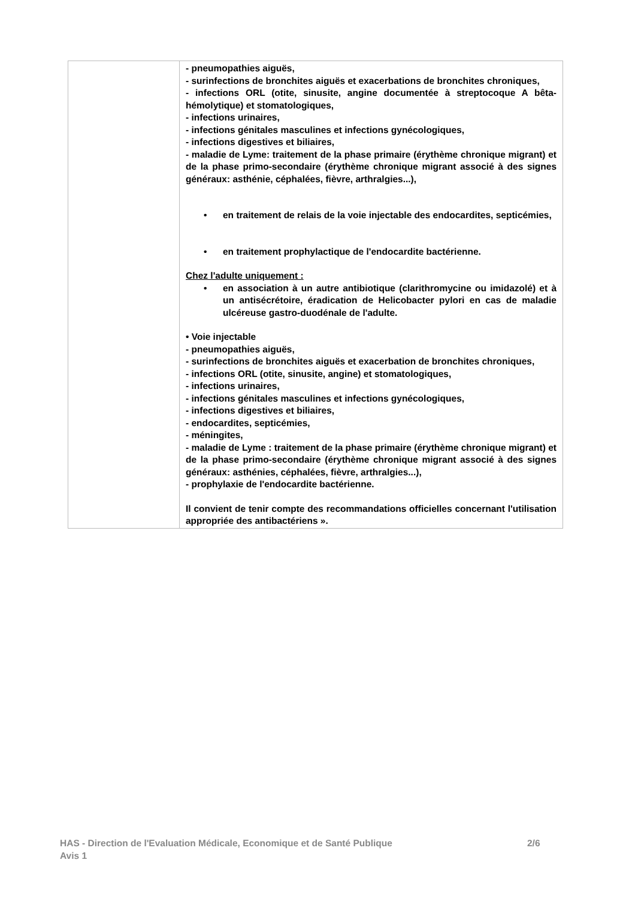| | - pneumopathies aiguës, - surinfections de bronchites aiguës et exacerbations de bronchites chroniques, - infections ORL (otite, sinusite, angine documentée à streptocoque A bêta- hémolytique) et stomatologiques, - infections urinaires, - infections génitales masculines et infections gynécologiques, - infections digestives et biliaires, - maladie de Lyme: traitement de la phase primaire (érythème chronique migrant) et de la phase primo-secondaire (érythème chronique migrant associé à des signes généraux: asthénie, céphalées, fièvre, arthralgies...), • en traitement de relais de la voie injectable des endocardites, septicémies, • en traitement prophylactique de l'endocardite bactérienne. Chez l'adulte uniquement : • en association à un autre antibiotique (clarithromycine ou imidazolé) et à un antisécrétoire, éradication de Helicobacter pylori en cas de maladie ulcéreuse gastro-duodénale de l'adulte. • Voie injectable - pneumopathies aiguës, - surinfections de bronchites aiguës et exacerbation de bronchites chroniques, - infections ORL (otite, sinusite, angine) et stomatologiques, - infections urinaires, - infections génitales masculines et infections gynécologiques, - infections digestives et biliaires, - endocardites, septicémies, - méningites, - maladie de Lyme : traitement de la phase primaire (érythème chronique migrant) et de la phase primo-secondaire (érythème chronique migrant associé à des signes généraux: asthénies, céphalées, fièvre, arthralgies...), - prophylaxie de l'endocardite bactérienne. Il convient de tenir compte des recommandations officielles concernant l'utilisation appropriée des antibactériens ». |
HAS - Direction de l'Evaluation Médicale, Economique et de Santé Publique 2/6
Avis 1